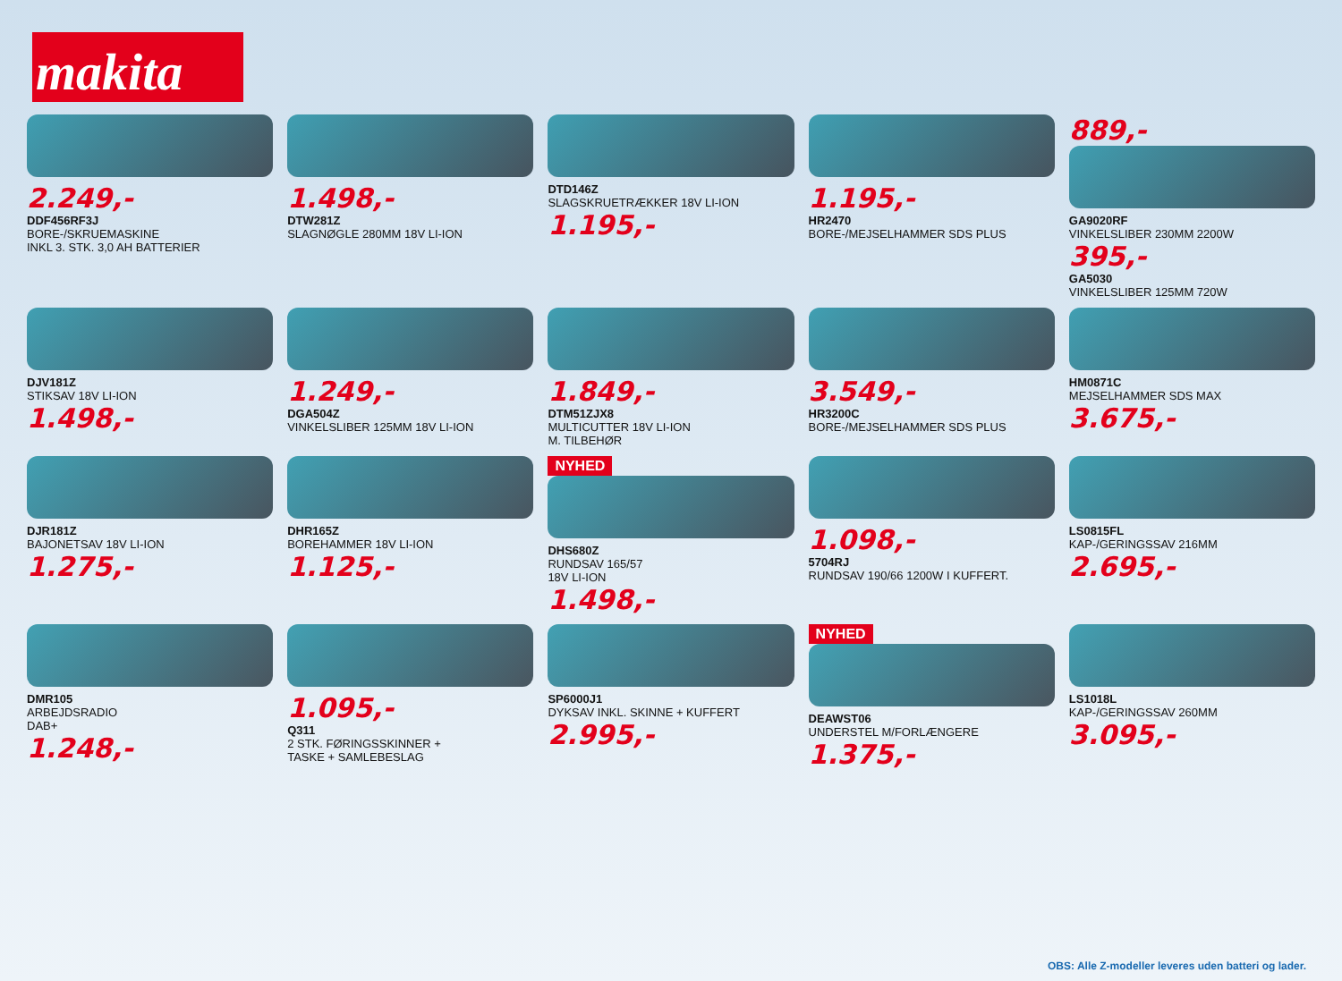makita
2.249,-
DDF456RF3J
BORE-/SKRUEMASKINE
INKL 3. STK. 3,0 AH BATTERIER
1.498,-
DTW281Z
SLAGNØGLE 280MM 18V LI-ION
DTD146Z
SLAGSKRUETRÆKKER 18V LI-ION
1.195,-
1.195,-
HR2470
BORE-/MEJSELHAMMER SDS PLUS
889,-
GA9020RF
VINKELSLIBER 230MM 2200W
395,-
GA5030
VINKELSLIBER 125MM 720W
DJV181Z
STIKSAV 18V LI-ION
1.498,-
1.249,-
DGA504Z
VINKELSLIBER 125MM 18V LI-ION
1.849,-
DTM51ZJX8
MULTICUTTER 18V LI-ION
M. TILBEHØR
3.549,-
HR3200C
BORE-/MEJSELHAMMER SDS PLUS
HM0871C
MEJSELHAMMER SDS MAX
3.675,-
DJR181Z
BAJONETSAV 18V LI-ION
1.275,-
DHR165Z
BOREHAMMER 18V LI-ION
1.125,-
NYHED
DHS680Z
RUNDSAV 165/57
18V LI-ION
1.498,-
1.098,-
5704RJ
RUNDSAV 190/66 1200W I KUFFERT.
LS0815FL
KAP-/GERINGSSAV 216MM
2.695,-
DMR105
ARBEJDSRADIO
DAB+
1.248,-
1.095,-
Q311
2 STK. FØRINGSSKINNER +
TASKE + SAMLEBESLAG
SP6000J1
DYKSAV INKL. SKINNE + KUFFERT
2.995,-
NYHED
DEAWST06
UNDERSTEL M/FORLÆNGERE
1.375,-
LS1018L
KAP-/GERINGSSAV 260MM
3.095,-
OBS: Alle Z-modeller leveres uden batteri og lader.